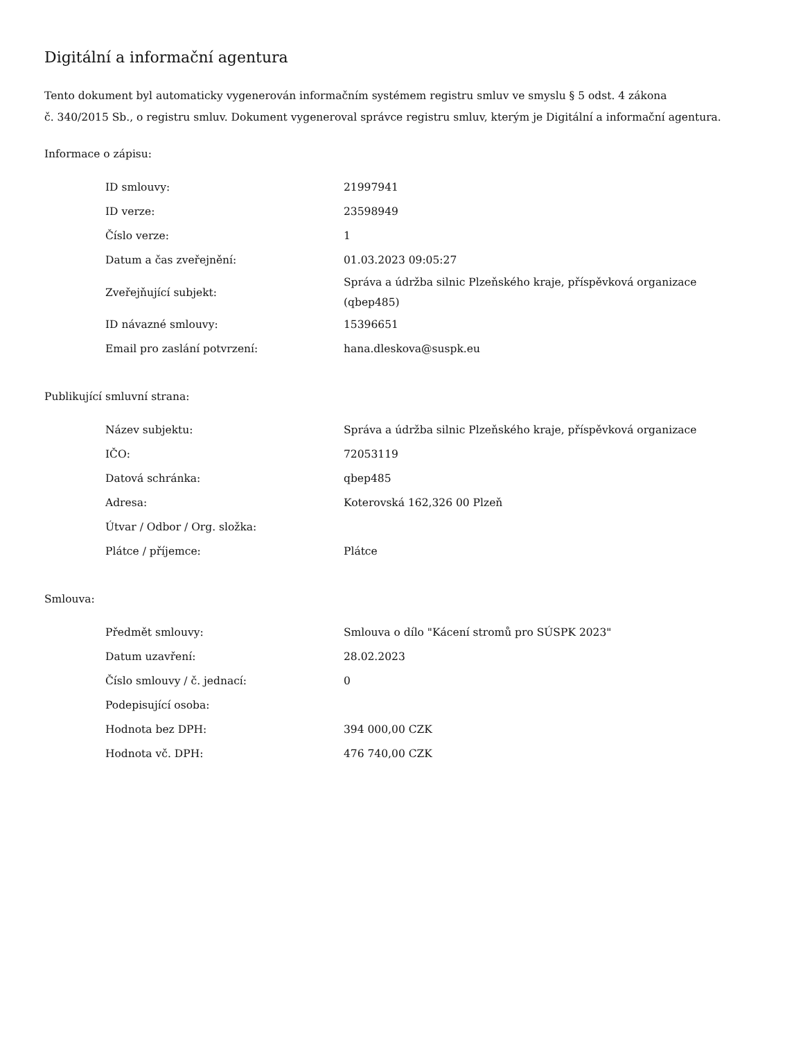Digitální a informační agentura
Tento dokument byl automaticky vygenerován informačním systémem registru smluv ve smyslu § 5 odst. 4 zákona
č. 340/2015 Sb., o registru smluv. Dokument vygeneroval správce registru smluv, kterým je Digitální a informační agentura.
Informace o zápisu:
| ID smlouvy: | 21997941 |
| ID verze: | 23598949 |
| Číslo verze: | 1 |
| Datum a čas zveřejnění: | 01.03.2023 09:05:27 |
| Zveřejňující subjekt: | Správa a údržba silnic Plzeňského kraje, příspěvková organizace (qbep485) |
| ID návazné smlouvy: | 15396651 |
| Email pro zaslání potvrzení: | hana.dleskova@suspk.eu |
Publikující smluvní strana:
| Název subjektu: | Správa a údržba silnic Plzeňského kraje, příspěvková organizace |
| IČO: | 72053119 |
| Datová schránka: | qbep485 |
| Adresa: | Koterovská 162,326 00 Plzeň |
| Útvar / Odbor / Org. složka: | |
| Plátce / příjemce: | Plátce |
Smlouva:
| Předmět smlouvy: | Smlouva o dílo "Kácení stromů pro SÚSPK 2023" |
| Datum uzavření: | 28.02.2023 |
| Číslo smlouvy / č. jednací: | 0 |
| Podepisující osoba: | |
| Hodnota bez DPH: | 394 000,00 CZK |
| Hodnota vč. DPH: | 476 740,00 CZK |